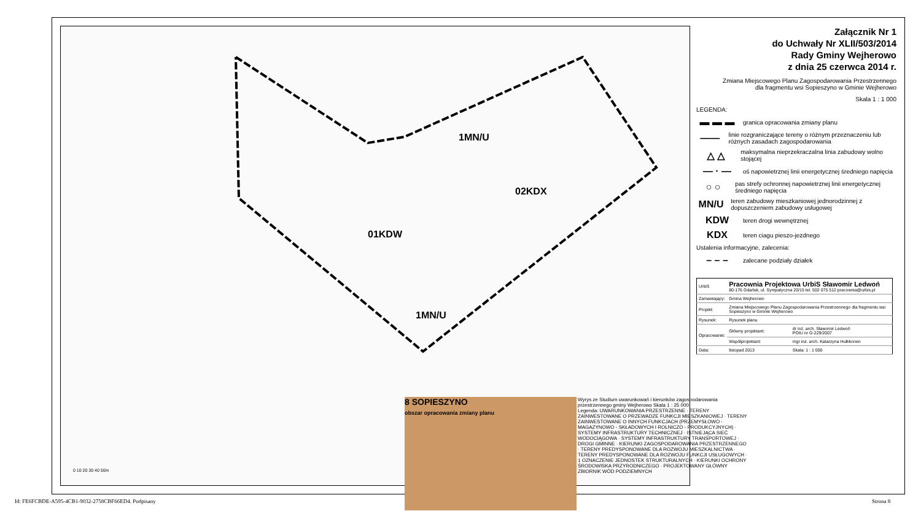1MN/U
01KDW
02KDX
1MN/U
0 10 20 30 40 50m
Wyrys ze Studium uwarunkowań i kierunków zagospodarowania przestrzennego gminy Wejherowo Skala 1 : 25 000
Legenda: UWARUNKOWANIA PRZESTRZENNE · TERENY ZAINWESTOWANE O PRZEWADZE FUNKCJI MIESZKANIOWEJ · TERENY ZAINWESTOWANE O INNYCH FUNKCJACH (PRZEMYSŁOWO - MAGAZYNOWO - SKŁADOWYCH I ROLNICZO - PRODUKCYJNYCH) · SYSTEMY INFRASTRUKTURY TECHNICZNEJ · ISTNIEJĄCA SIEĆ WODOCIĄGOWA · SYSTEMY INFRASTRUKTURY TRANSPORTOWEJ · DROGI GMINNE · KIERUNKI ZAGOSPODAROWANIA PRZESTRZENNEGO · TERENY PREDYSPONOWANE DLA ROZWOJU MIESZKALNICTWA · TERENY PREDYSPONOWANE DLA ROZWOJU FUNKCJI USŁUGOWYCH · 1 OZNACZENIE JEDNOSTEK STRUKTURALNYCH · KIERUNKI OCHRONY ŚRODOWISKA PRZYRODNICZEGO · PROJEKTOWANY GŁÓWNY ZBIORNIK WÓD PODZIEMNYCH
8 SOPIESZYNO
obszar opracowania zmiany planu
Załącznik Nr 1
do Uchwały Nr XLII/503/2014
Rady Gminy Wejherowo
z dnia 25 czerwca 2014 r.
Zmiana Miejscowego Planu Zagospodarowania Przestrzennego
dla fragmentu wsi Sopieszyno w Gminie Wejherowo
Skala 1 : 1 000
LEGENDA:
▬ ▬ ▬ granica opracowania zmiany planu
—— linie rozgraniczające tereny o różnym przeznaczeniu lub różnych zasadach zagospodarowania
△ △ maksymalna nieprzekraczalna linia zabudowy wolno stojącej
— · — oś napowietrznej linii energetycznej średniego napięcia
○ ○ pas strefy ochronnej napowietrznej linii energetycznej średniego napięcia
MN/U teren zabudowy mieszkaniowej jednorodzinnej z dopuszczeniem zabudowy usługowej
KDW teren drogi wewnętrznej
KDX teren ciagu pieszo-jezdnego
Ustalenia informacyjne, zalecenia:
– – – zalecane podziały działek
| UrbiS | Pracownia Projektowa UrbiS Sławomir Ledwoń 80-176 Gdańsk, ul. Sympatyczna 20/15 tel. 502 075 512 pracownia@urbis.pl | |
| Zamawiający: | Gmina Wejherowo | |
| Projekt: | Zmiana Miejscowego Planu Zagospodarowania Przestrzennego dla fragmentu wsi Sopieszyno w Gminie Wejherowo | |
| Rysunek: | Rysunek planu | |
| Opracowanie: | Główny projektant: | dr inż. arch. Sławomir Ledwoń POIU nr G-229/2007 |
| | Współprojektant: | mgr inż. arch. Katarzyna Hulkkonen |
| Data: | listopad 2013 | Skala: 1 : 1 000 |
Id: FE6FCBDE-A595-4CB1-9032-2758CBF66ED4. Podpisany
Strona 8